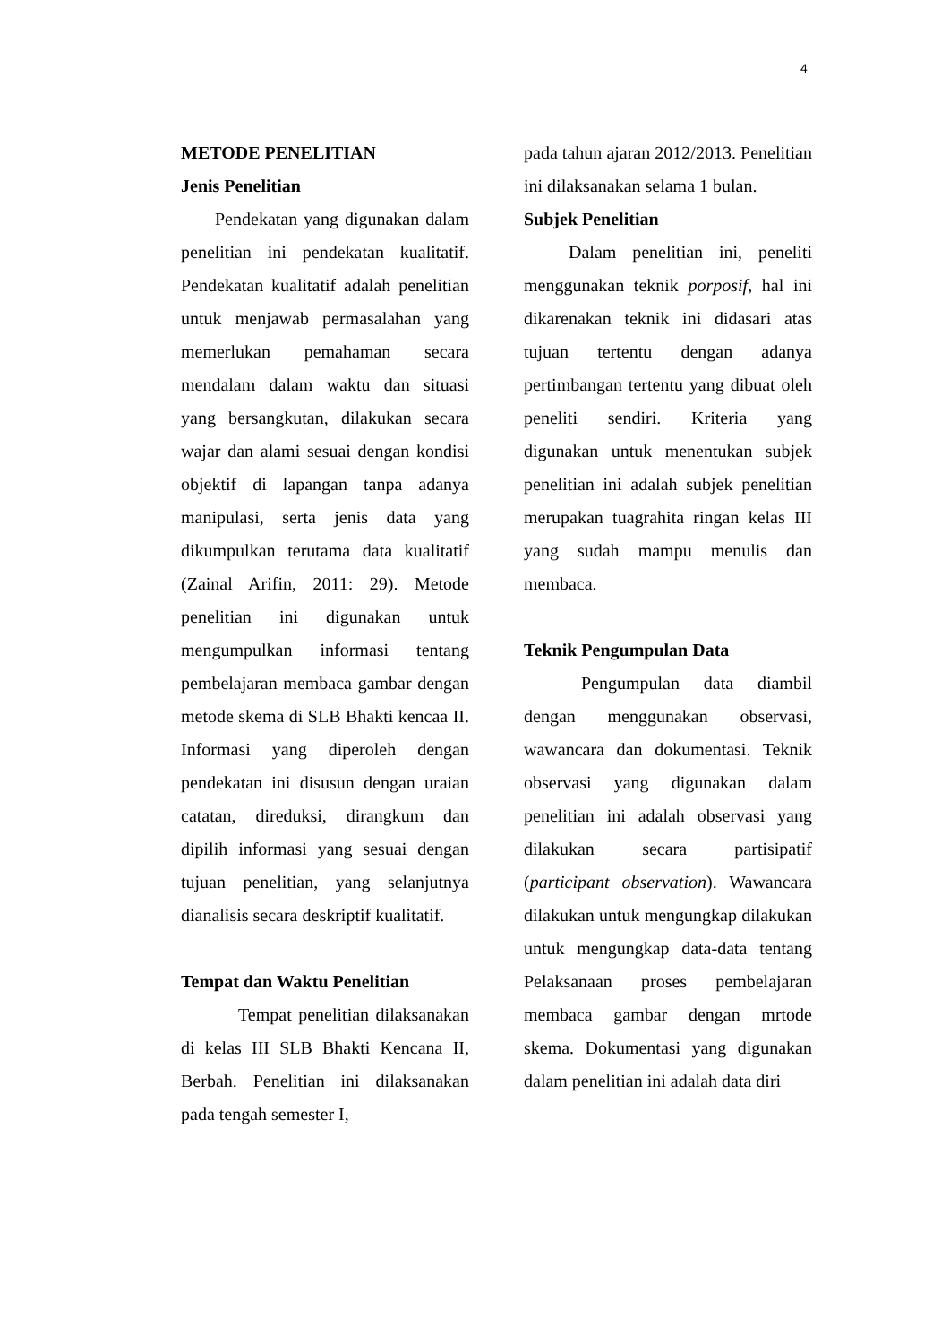4
METODE PENELITIAN
Jenis Penelitian
Pendekatan yang digunakan dalam penelitian ini pendekatan kualitatif. Pendekatan kualitatif adalah penelitian untuk menjawab permasalahan yang memerlukan pemahaman secara mendalam dalam waktu dan situasi yang bersangkutan, dilakukan secara wajar dan alami sesuai dengan kondisi objektif di lapangan tanpa adanya manipulasi, serta jenis data yang dikumpulkan terutama data kualitatif (Zainal Arifin, 2011: 29). Metode penelitian ini digunakan untuk mengumpulkan informasi tentang pembelajaran membaca gambar dengan metode skema di SLB Bhakti kencaa II. Informasi yang diperoleh dengan pendekatan ini disusun dengan uraian catatan, direduksi, dirangkum dan dipilih informasi yang sesuai dengan tujuan penelitian, yang selanjutnya dianalisis secara deskriptif kualitatif.
Tempat dan Waktu Penelitian
Tempat penelitian dilaksanakan di kelas III SLB Bhakti Kencana II, Berbah. Penelitian ini dilaksanakan pada tengah semester I,
pada tahun ajaran 2012/2013. Penelitian ini dilaksanakan selama 1 bulan.
Subjek Penelitian
Dalam penelitian ini, peneliti menggunakan teknik porposif, hal ini dikarenakan teknik ini didasari atas tujuan tertentu dengan adanya pertimbangan tertentu yang dibuat oleh peneliti sendiri. Kriteria yang digunakan untuk menentukan subjek penelitian ini adalah subjek penelitian merupakan tuagrahita ringan kelas III yang sudah mampu menulis dan membaca.
Teknik Pengumpulan Data
Pengumpulan data diambil dengan menggunakan observasi, wawancara dan dokumentasi. Teknik observasi yang digunakan dalam penelitian ini adalah observasi yang dilakukan secara partisipatif (participant observation). Wawancara dilakukan untuk mengungkap dilakukan untuk mengungkap data-data tentang Pelaksanaan proses pembelajaran membaca gambar dengan mrtode skema. Dokumentasi yang digunakan dalam penelitian ini adalah data diri